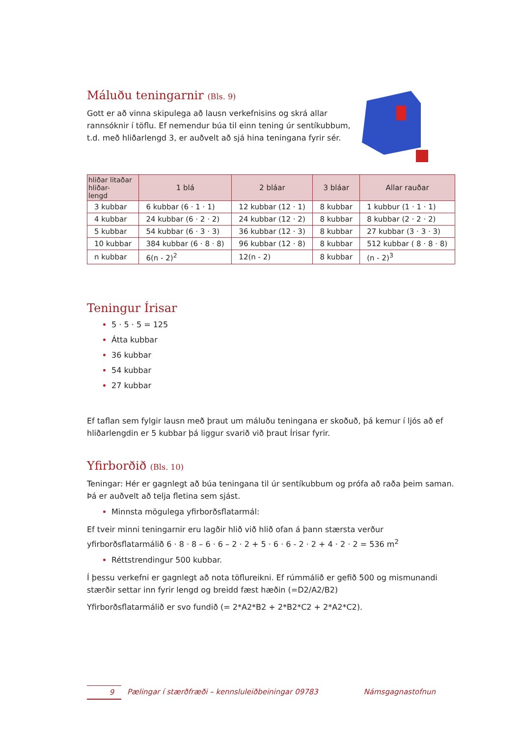Máluðu teningarnir (Bls. 9)
Gott er að vinna skipulega að lausn verkefnisins og skrá allar rannsóknir í töflu. Ef nemendur búa til einn tening úr sentíkubbum, t.d. með hliðarlengd 3, er auðvelt að sjá hina teningana fyrir sér.
| hliðar litaðar hliðar- lengd | 1 blá | 2 bláar | 3 bláar | Allar rauðar |
| --- | --- | --- | --- | --- |
| 3 kubbar | 6 kubbar (6 · 1 · 1) | 12 kubbar (12 · 1) | 8 kubbar | 1 kubbur (1 · 1 · 1) |
| 4 kubbar | 24 kubbar (6 · 2 · 2) | 24 kubbar (12 · 2) | 8 kubbar | 8 kubbar (2 · 2 · 2) |
| 5 kubbar | 54 kubbar (6 · 3 · 3) | 36 kubbar (12 · 3) | 8 kubbar | 27 kubbar (3 · 3 · 3) |
| 10 kubbar | 384 kubbar (6 · 8 · 8) | 96 kubbar (12 · 8) | 8 kubbar | 512 kubbar ( 8 · 8 · 8) |
| n kubbar | 6(n - 2)<sup>2</sup> | 12(n - 2) | 8 kubbar | (n - 2)<sup>3</sup> |
Teningur Írisar
5 · 5 · 5 = 125
Átta kubbar
36 kubbar
54 kubbar
27 kubbar
Ef taflan sem fylgir lausn með þraut um máluðu teningana er skoðuð, þá kemur í ljós að ef hliðarlengdin er 5 kubbar þá liggur svarið við þraut Írisar fyrir.
Yfirborðið (Bls. 10)
Teningar: Hér er gagnlegt að búa teningana til úr sentíkubbum og prófa að raða þeim saman. Þá er auðvelt að telja fletina sem sjást.
Minnsta mögulega yfirborðsflatarmál:
Ef tveir minni teningarnir eru lagðir hlið við hlið ofan á þann stærsta verður yfirborðsflatarmálið 6 · 8 · 8 – 6 · 6 – 2 · 2 + 5 · 6 · 6 - 2 · 2 + 4 · 2 · 2 = 536 m<sup>2</sup>
Réttstrendingur 500 kubbar.
Í þessu verkefni er gagnlegt að nota töflureikni. Ef rúmmálið er gefið 500 og mismunandi stærðir settar inn fyrir lengd og breidd fæst hæðin (=D2/A2/B2)
Yfirborðsflatarmálið er svo fundið (= 2*A2*B2 + 2*B2*C2 + 2*A2*C2).
9 Pælingar í stærðfræði – kennsluleiðbeiningar 09783 Námsgagnastofnun